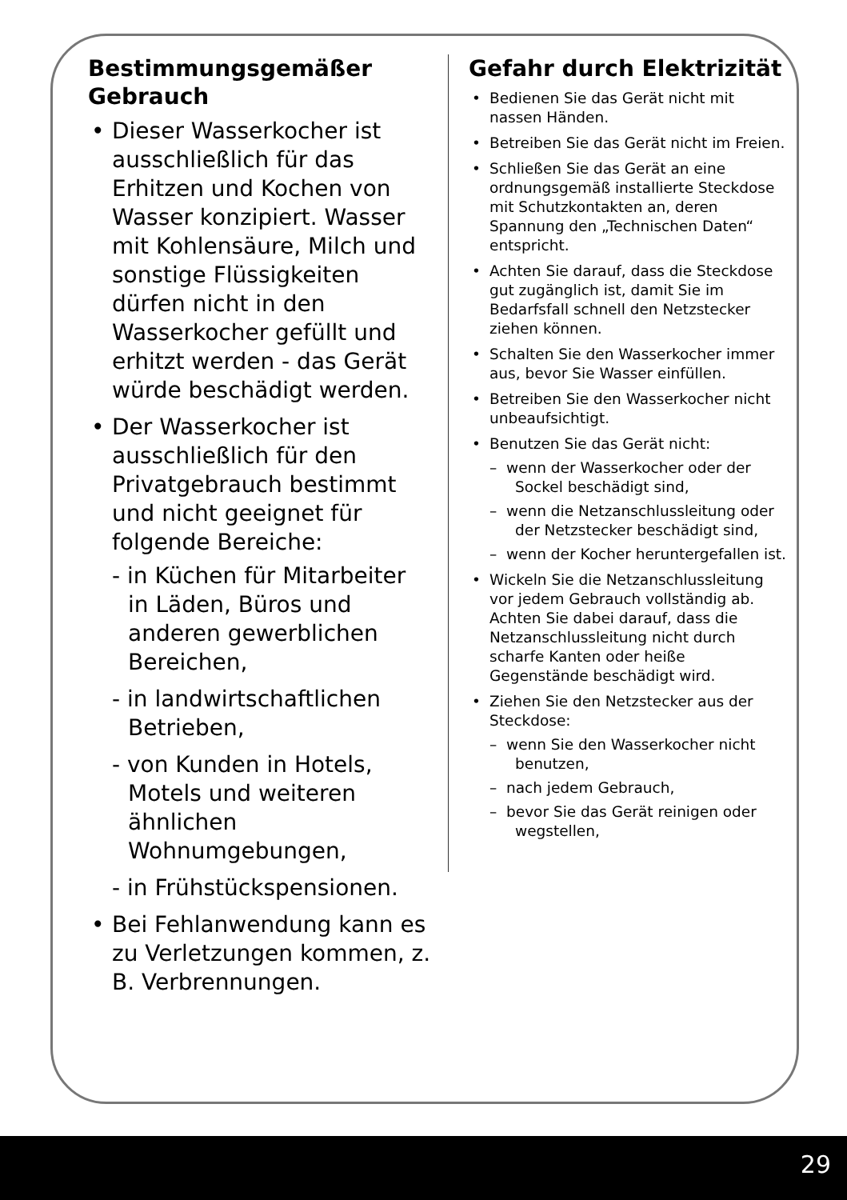Bestimmungsgemäßer Gebrauch
• Dieser Wasserkocher ist ausschließlich für das Erhitzen und Kochen von Wasser konzipiert. Wasser mit Kohlensäure, Milch und sonstige Flüssigkeiten dürfen nicht in den Wasserkocher gefüllt und erhitzt werden - das Gerät würde beschädigt werden.
• Der Wasserkocher ist ausschließlich für den Privatgebrauch bestimmt und nicht geeignet für folgende Bereiche:
- in Küchen für Mitarbeiter in Läden, Büros und anderen gewerblichen Bereichen,
- in landwirtschaftlichen Betrieben,
- von Kunden in Hotels, Motels und weiteren ähnlichen Wohnumgebungen,
- in Frühstückspensionen.
• Bei Fehlanwendung kann es zu Verletzungen kommen, z. B. Verbrennungen.
Gefahr durch Elektrizität
• Bedienen Sie das Gerät nicht mit nassen Händen.
• Betreiben Sie das Gerät nicht im Freien.
• Schließen Sie das Gerät an eine ordnungsgemäß installierte Steckdose mit Schutzkontakten an, deren Spannung den „Technischen Daten“ entspricht.
• Achten Sie darauf, dass die Steckdose gut zugänglich ist, damit Sie im Bedarfsfall schnell den Netzstecker ziehen können.
• Schalten Sie den Wasserkocher immer aus, bevor Sie Wasser einfüllen.
• Betreiben Sie den Wasserkocher nicht unbeaufsichtigt.
• Benutzen Sie das Gerät nicht:
– wenn der Wasserkocher oder der Sockel beschädigt sind,
– wenn die Netzanschlussleitung oder der Netzstecker beschädigt sind,
– wenn der Kocher heruntergefallen ist.
• Wickeln Sie die Netzanschlussleitung vor jedem Gebrauch vollständig ab. Achten Sie dabei darauf, dass die Netzanschlussleitung nicht durch scharfe Kanten oder heiße Gegenstände beschädigt wird.
• Ziehen Sie den Netzstecker aus der Steckdose:
– wenn Sie den Wasserkocher nicht benutzen,
– nach jedem Gebrauch,
– bevor Sie das Gerät reinigen oder wegstellen,
29